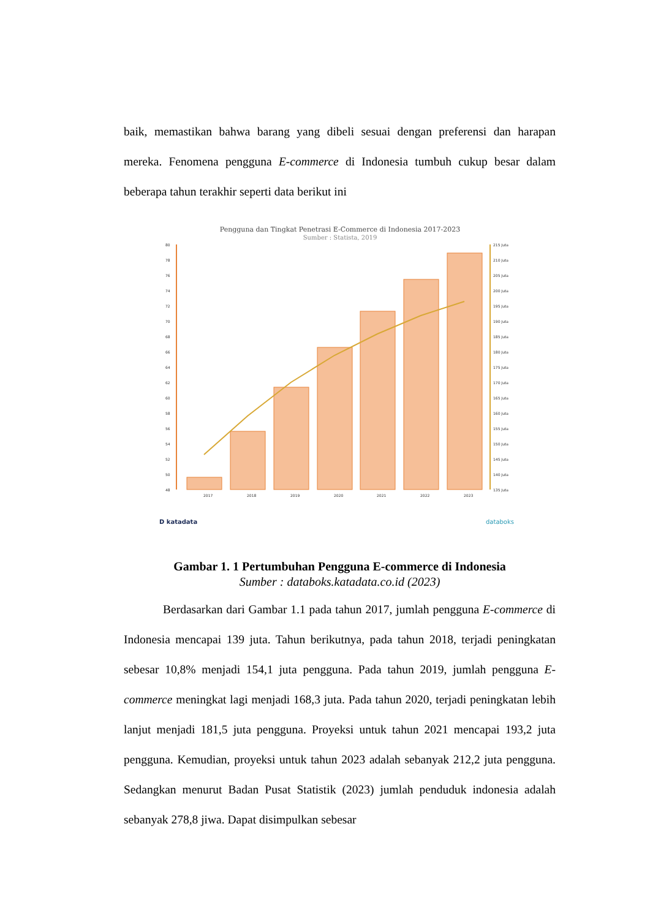baik, memastikan bahwa barang yang dibeli sesuai dengan preferensi dan harapan mereka. Fenomena pengguna E-commerce di Indonesia tumbuh cukup besar dalam beberapa tahun terakhir seperti data berikut ini
Pengguna dan Tingkat Penetrasi E-Commerce di Indonesia 2017-2023
Sumber : Statista, 2019
80
78
76
74
72
70
68
66
64
62
60
58
56
54
52
50
48
215 Juta
210 Juta
205 Juta
200 Juta
195 Juta
190 Juta
185 Juta
180 Juta
175 Juta
170 Juta
165 Juta
160 Juta
155 Juta
150 Juta
145 Juta
140 Juta
135 Juta
2017
2018
2019
2020
2021
2022
2023
D katadata
databoks
Gambar 1. 1 Pertumbuhan Pengguna E-commerce di Indonesia
Sumber : databoks.katadata.co.id (2023)
Berdasarkan dari Gambar 1.1 pada tahun 2017, jumlah pengguna E-commerce di Indonesia mencapai 139 juta. Tahun berikutnya, pada tahun 2018, terjadi peningkatan sebesar 10,8% menjadi 154,1 juta pengguna. Pada tahun 2019, jumlah pengguna E-commerce meningkat lagi menjadi 168,3 juta. Pada tahun 2020, terjadi peningkatan lebih lanjut menjadi 181,5 juta pengguna. Proyeksi untuk tahun 2021 mencapai 193,2 juta pengguna. Kemudian, proyeksi untuk tahun 2023 adalah sebanyak 212,2 juta pengguna. Sedangkan menurut Badan Pusat Statistik (2023) jumlah penduduk indonesia adalah sebanyak 278,8 jiwa. Dapat disimpulkan sebesar